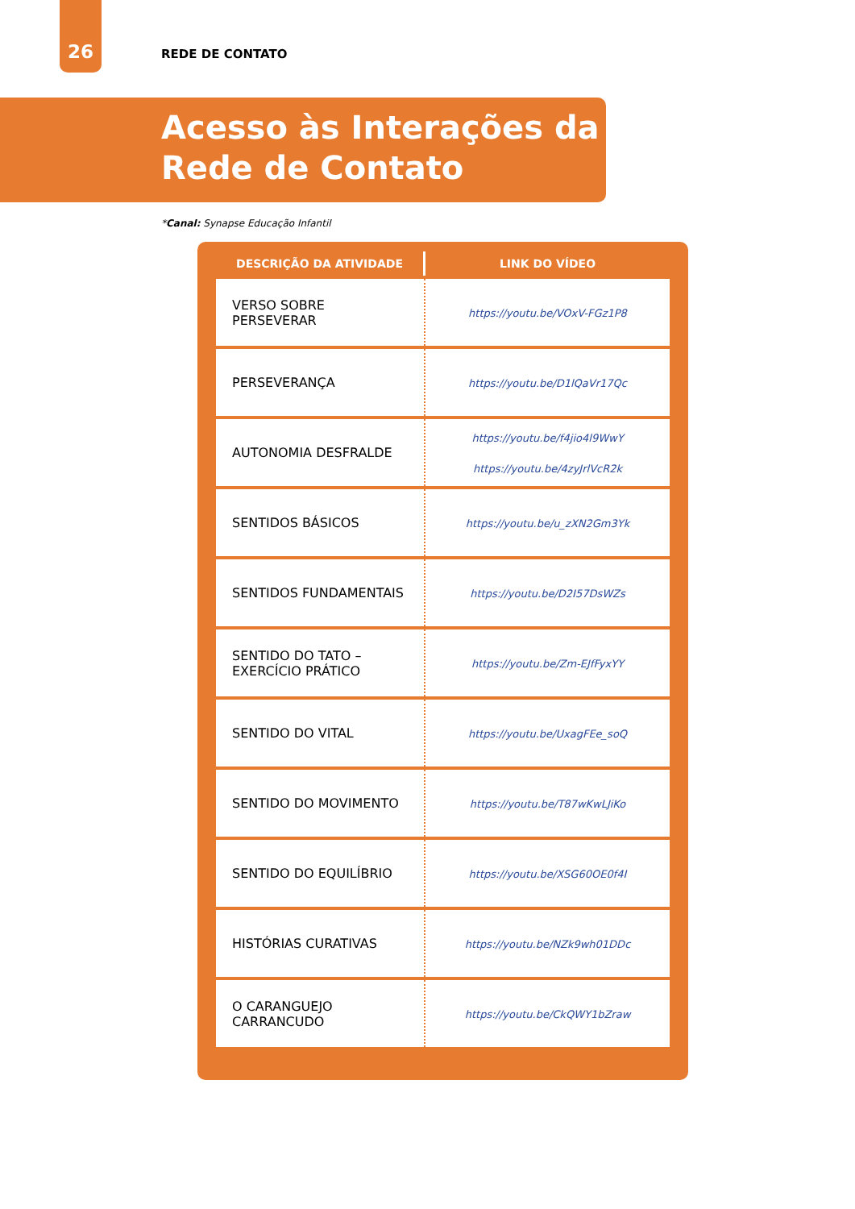26
REDE DE CONTATO
Acesso às Interações da
Rede de Contato
*Canal: Synapse Educação Infantil
| DESCRIÇÃO DA ATIVIDADE | LINK DO VÍDEO |
| --- | --- |
| VERSO SOBRE PERSEVERAR | https://youtu.be/VOxV-FGz1P8 |
| PERSEVERANÇA | https://youtu.be/D1lQaVr17Qc |
| AUTONOMIA DESFRALDE | https://youtu.be/f4jio4l9WwY https://youtu.be/4zyJrlVcR2k |
| SENTIDOS BÁSICOS | https://youtu.be/u_zXN2Gm3Yk |
| SENTIDOS FUNDAMENTAIS | https://youtu.be/D2I57DsWZs |
| SENTIDO DO TATO – EXERCÍCIO PRÁTICO | https://youtu.be/Zm-EJfFyxYY |
| SENTIDO DO VITAL | https://youtu.be/UxagFEe_soQ |
| SENTIDO DO MOVIMENTO | https://youtu.be/T87wKwLJiKo |
| SENTIDO DO EQUILÍBRIO | https://youtu.be/XSG60OE0f4I |
| HISTÓRIAS CURATIVAS | https://youtu.be/NZk9wh01DDc |
| O CARANGUEJO CARRANCUDO | https://youtu.be/CkQWY1bZraw |